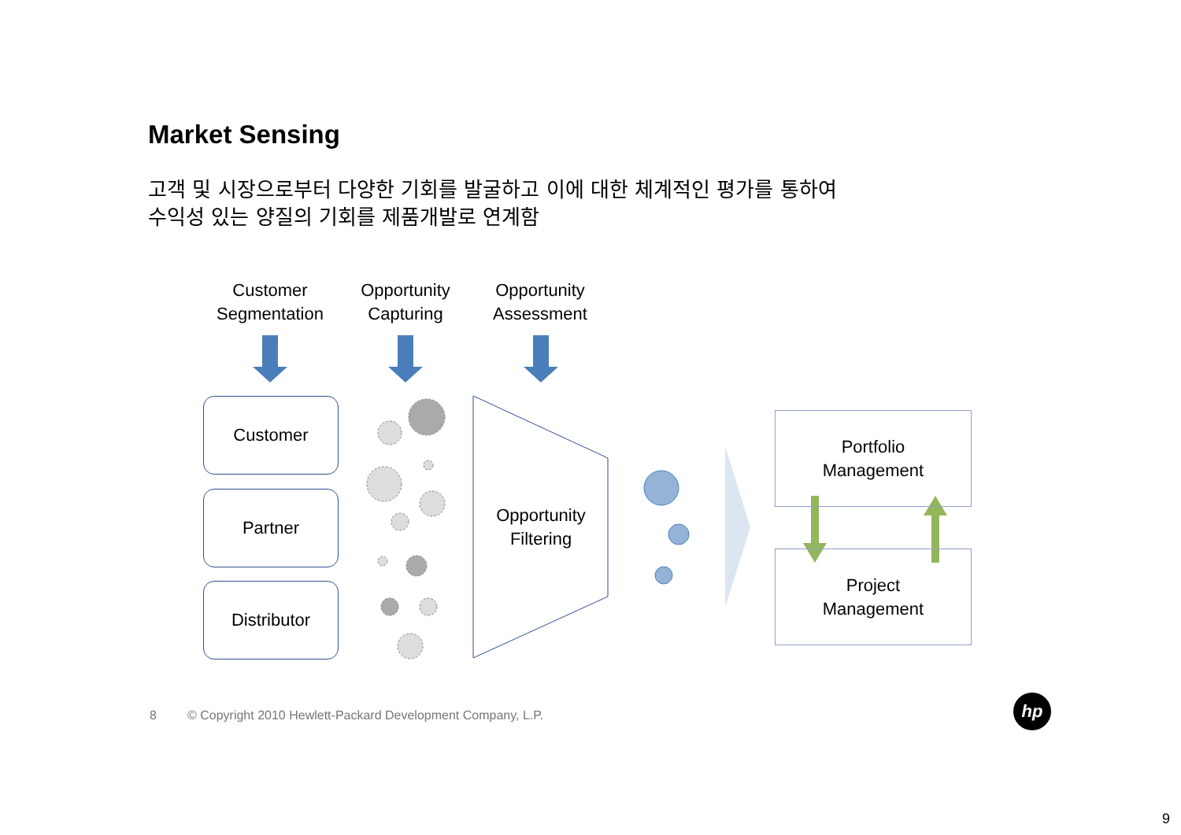Market Sensing
고객 및 시장으로부터 다양한 기회를 발굴하고 이에 대한 체계적인 평가를 통하여
수익성 있는 양질의 기회를 제품개발로 연계함
Customer
Segmentation
Opportunity
Capturing
Opportunity
Assessment
Customer
Partner
Distributor
Opportunity
Filtering
Portfolio
Management
Project
Management
hp
8
© Copyright 2010 Hewlett-Packard Development Company, L.P.
9